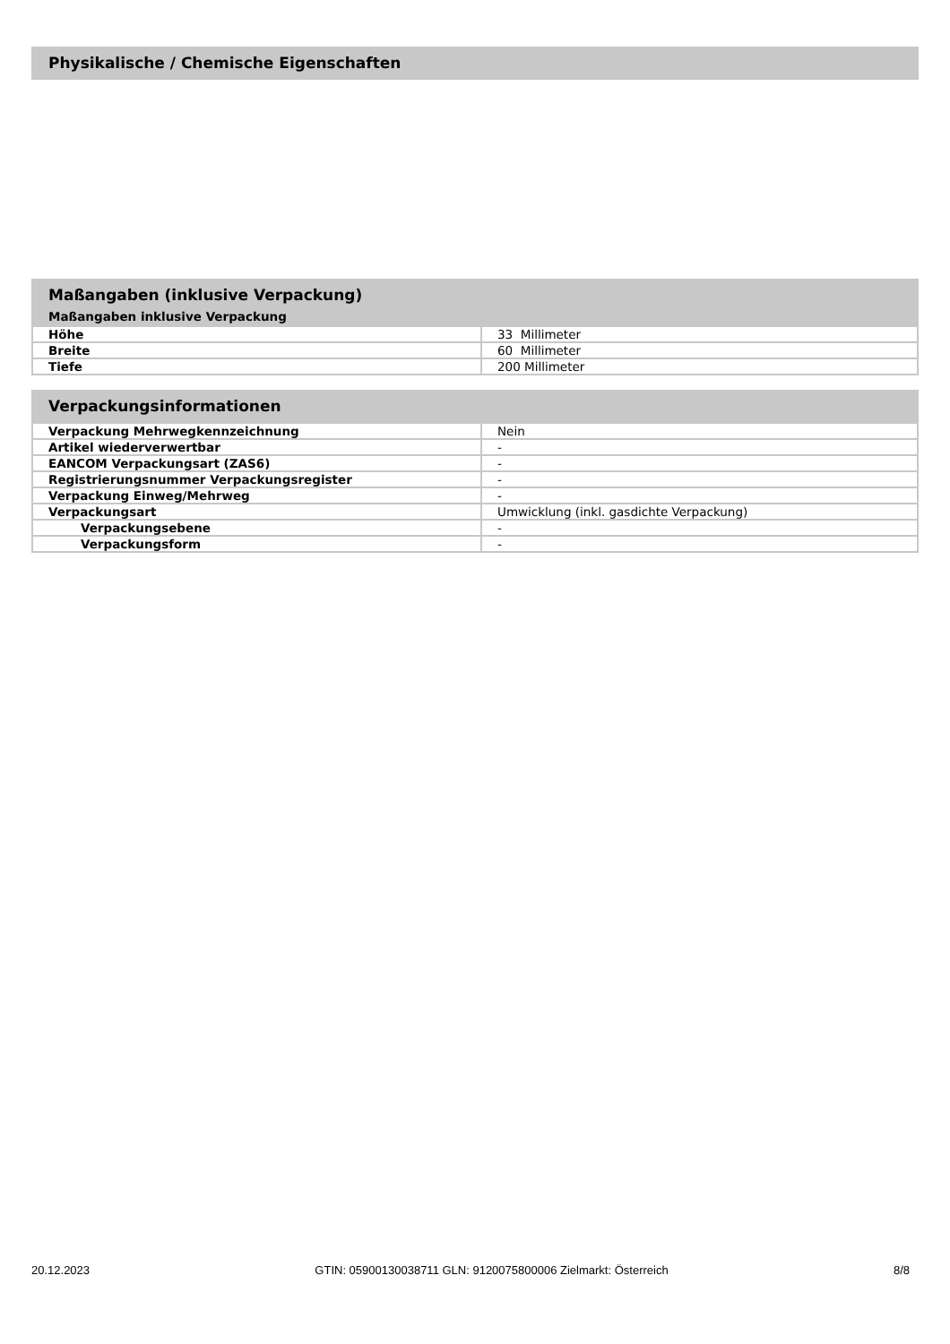Physikalische / Chemische Eigenschaften
Maßangaben (inklusive Verpackung)
Maßangaben inklusive Verpackung
| Höhe | 33 Millimeter |
| Breite | 60 Millimeter |
| Tiefe | 200 Millimeter |
Verpackungsinformationen
| Verpackung Mehrwegkennzeichnung | Nein |
| Artikel wiederverwertbar | - |
| EANCOM Verpackungsart (ZAS6) | - |
| Registrierungsnummer Verpackungsregister | - |
| Verpackung Einweg/Mehrweg | - |
| Verpackungsart | Umwicklung (inkl. gasdichte Verpackung) |
| Verpackungsebene | - |
| Verpackungsform | - |
20.12.2023 GTIN: 05900130038711 GLN: 9120075800006 Zielmarkt: Österreich 8/8